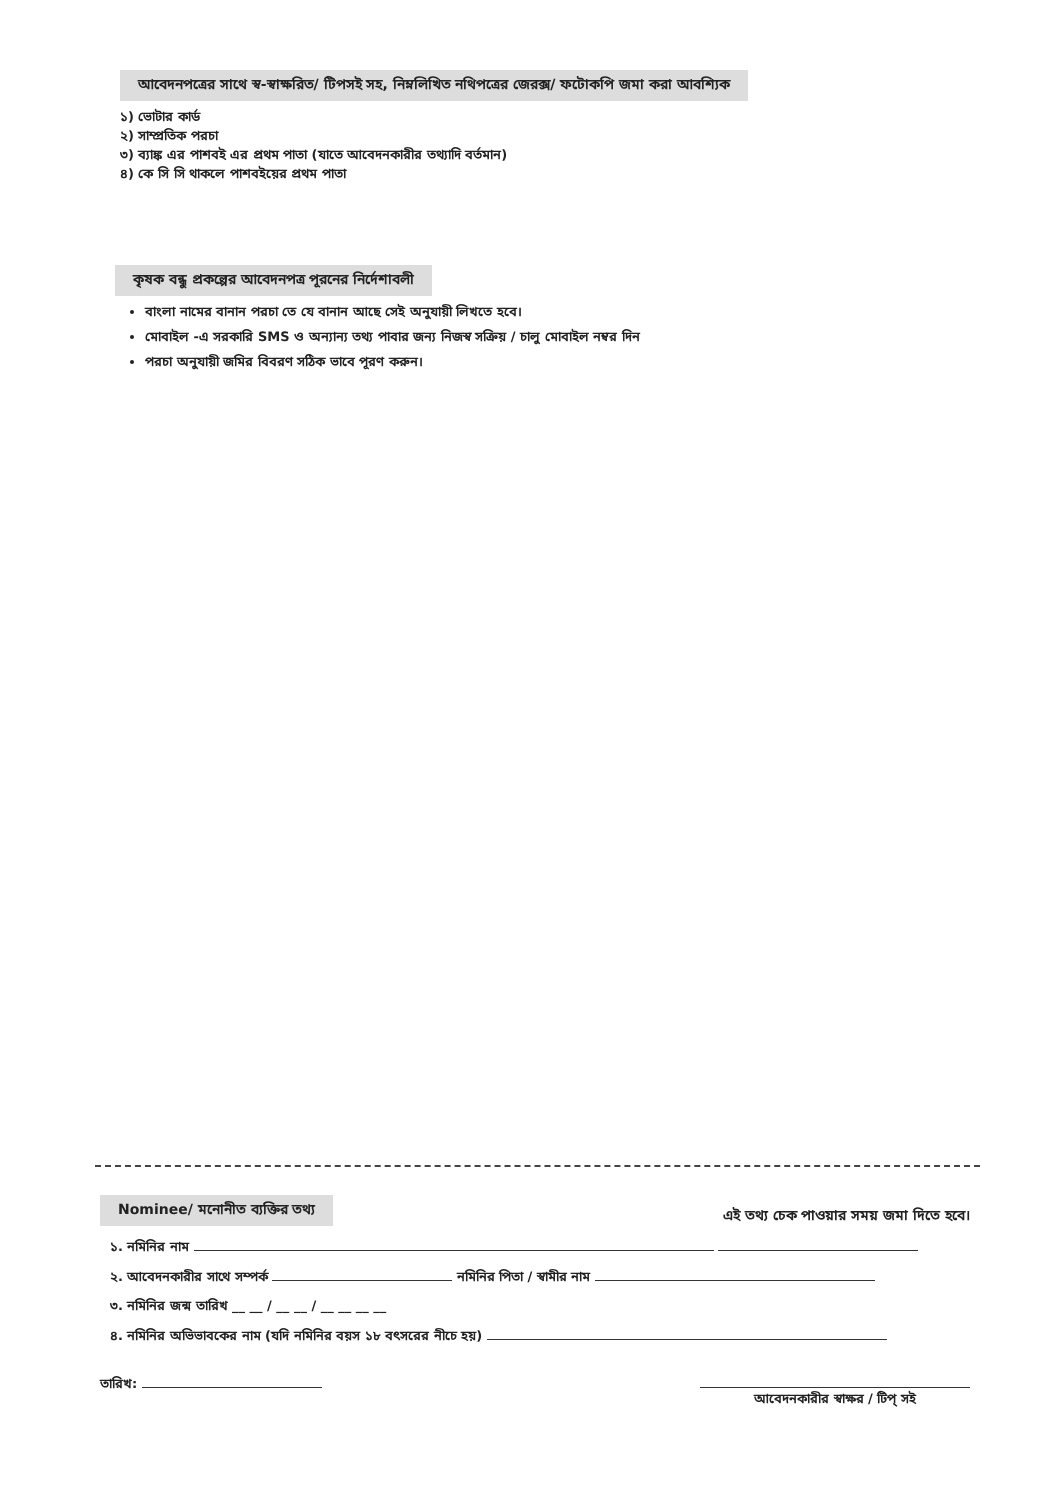আবেদনপত্রের সাথে স্ব-স্বাক্ষরিত/ টিপসই সহ, নিম্নলিখিত নথিপত্রের জেরক্স/ ফটোকপি জমা করা আবশ্যিক
১) ভোটার কার্ড
২) সাম্প্রতিক পরচা
৩) ব্যাঙ্ক এর পাশবই এর প্রথম পাতা (যাতে আবেদনকারীর তথ্যাদি বর্তমান)
৪) কে সি সি থাকলে পাশবইয়ের প্রথম পাতা
কৃষক বন্ধু প্রকল্পের আবেদনপত্র পূরনের নির্দেশাবলী
বাংলা নামের বানান পরচা তে যে বানান আছে সেই অনুযায়ী লিখতে হবে।
মোবাইল -এ সরকারি SMS ও অন্যান্য তথ্য পাবার জন্য নিজস্ব সক্রিয় / চালু মোবাইল নম্বর দিন
পরচা অনুযায়ী জমির বিবরণ সঠিক ভাবে পূরণ করুন।
Nominee/ মনোনীত ব্যক্তির তথ্য
এই তথ্য চেক পাওয়ার সময় জমা দিতে হবে।
১. নমিনির নাম
২. আবেদনকারীর সাথে সম্পর্ক নমিনির পিতা / স্বামীর নাম
৩. নমিনির জন্ম তারিখ __ __ / __ __ / __ __ __ __
৪. নমিনির অভিভাবকের নাম (যদি নমিনির বয়স ১৮ বৎসরের নীচে হয়)
তারিখ:
আবেদনকারীর স্বাক্ষর / টিপ্ সই